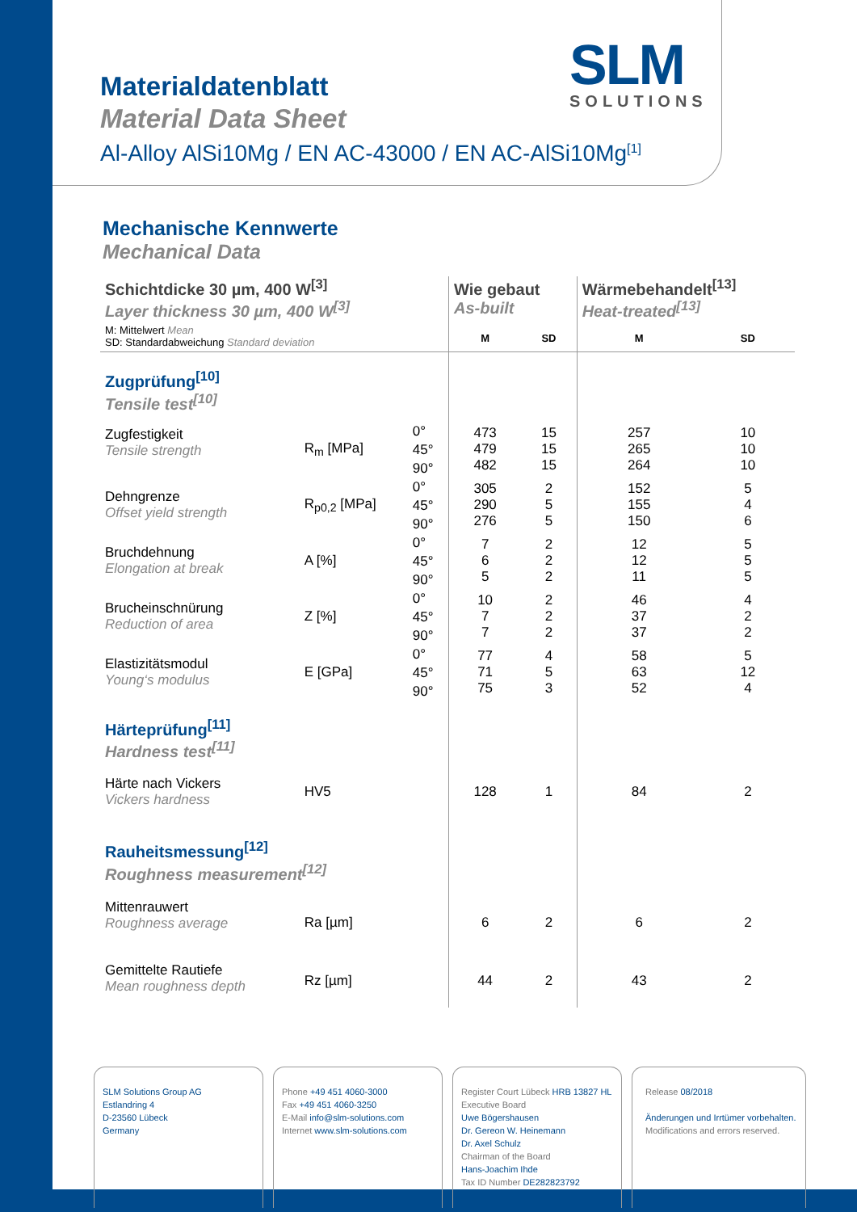SLM
SOLUTIONS
Materialdatenblatt
Material Data Sheet
Al-Alloy AlSi10Mg / EN AC-43000 / EN AC-AlSi10Mg<sup>[1]</sup>
Mechanische Kennwerte
Mechanical Data
| Schichtdicke 30 µm, 400 W<sup>[3]</sup> Layer thickness 30 µm, 400 W<sup>[3]</sup> | | | Wie gebaut As-built | | Wärmebehandelt<sup>[13]</sup> Heat-treated<sup>[13]</sup> | |
| --- | --- | --- | --- | --- | --- | --- |
| M: Mittelwert Mean SD: Standardabweichung Standard deviation | | | M | SD | M | SD |
| Zugprüfung<sup>[10]</sup> Tensile test<sup>[10]</sup> | | | | | | |
| Zugfestigkeit Tensile strength | R<sub>m</sub> [MPa] | 0° 45° 90° | 473 479 482 | 15 15 15 | 257 265 264 | 10 10 10 |
| Dehngrenze Offset yield strength | R<sub>p0,2</sub> [MPa] | 0° 45° 90° | 305 290 276 | 2 5 5 | 152 155 150 | 5 4 6 |
| Bruchdehnung Elongation at break | A [%] | 0° 45° 90° | 7 6 5 | 2 2 2 | 12 12 11 | 5 5 5 |
| Brucheinschnürung Reduction of area | Z [%] | 0° 45° 90° | 10 7 7 | 2 2 2 | 46 37 37 | 4 2 2 |
| Elastizitätsmodul Young‘s modulus | E [GPa] | 0° 45° 90° | 77 71 75 | 4 5 3 | 58 63 52 | 5 12 4 |
| Härteprüfung<sup>[11]</sup> Hardness test<sup>[11]</sup> | | | | | | |
| Härte nach Vickers Vickers hardness | HV5 | | 128 | 1 | 84 | 2 |
| Rauheitsmessung<sup>[12]</sup> Roughness measurement<sup>[12]</sup> | | | | | | |
| Mittenrauwert Roughness average | Ra [µm] | | 6 | 2 | 6 | 2 |
| Gemittelte Rautiefe Mean roughness depth | Rz [µm] | | 44 | 2 | 43 | 2 |
SLM Solutions Group AG
Estlandring 4
D-23560 Lübeck
Germany
Phone +49 451 4060-3000
Fax +49 451 4060-3250
E-Mail info@slm-solutions.com
Internet www.slm-solutions.com
Register Court Lübeck HRB 13827 HL
Executive Board
Uwe Bögershausen
Dr. Gereon W. Heinemann
Dr. Axel Schulz
Chairman of the Board
Hans-Joachim Ihde
Tax ID Number DE282823792
Release 08/2018
Änderungen und Irrtümer vorbehalten.
Modifications and errors reserved.